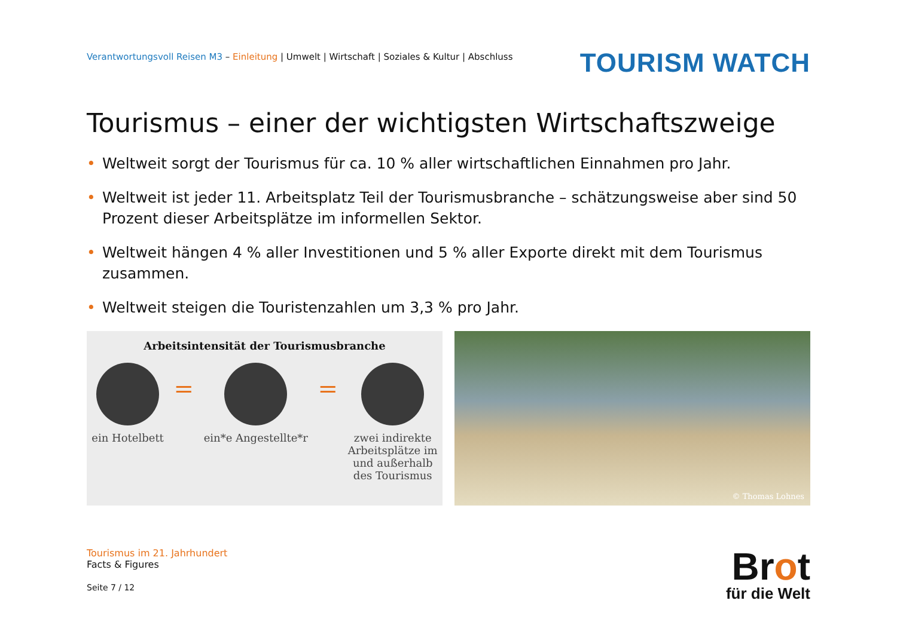Verantwortungsvoll Reisen M3 – Einleitung | Umwelt | Wirtschaft | Soziales & Kultur | Abschluss
TOURISM WATCH
Tourismus – einer der wichtigsten Wirtschaftszweige
• Weltweit sorgt der Tourismus für ca. 10 % aller wirtschaftlichen Einnahmen pro Jahr.
• Weltweit ist jeder 11. Arbeitsplatz Teil der Tourismusbranche – schätzungsweise aber sind 50 Prozent dieser Arbeitsplätze im informellen Sektor.
• Weltweit hängen 4 % aller Investitionen und 5 % aller Exporte direkt mit dem Tourismus zusammen.
• Weltweit steigen die Touristenzahlen um 3,3 % pro Jahr.
Arbeitsintensität der Tourismusbranche
ein Hotelbett
=
ein*e Angestellte*r
=
zwei indirekte
Arbeitsplätze im
und außerhalb
des Tourismus
© Thomas Lohnes
Tourismus im 21. Jahrhundert
Facts & Figures
Seite 7 / 12
Brot
für die Welt